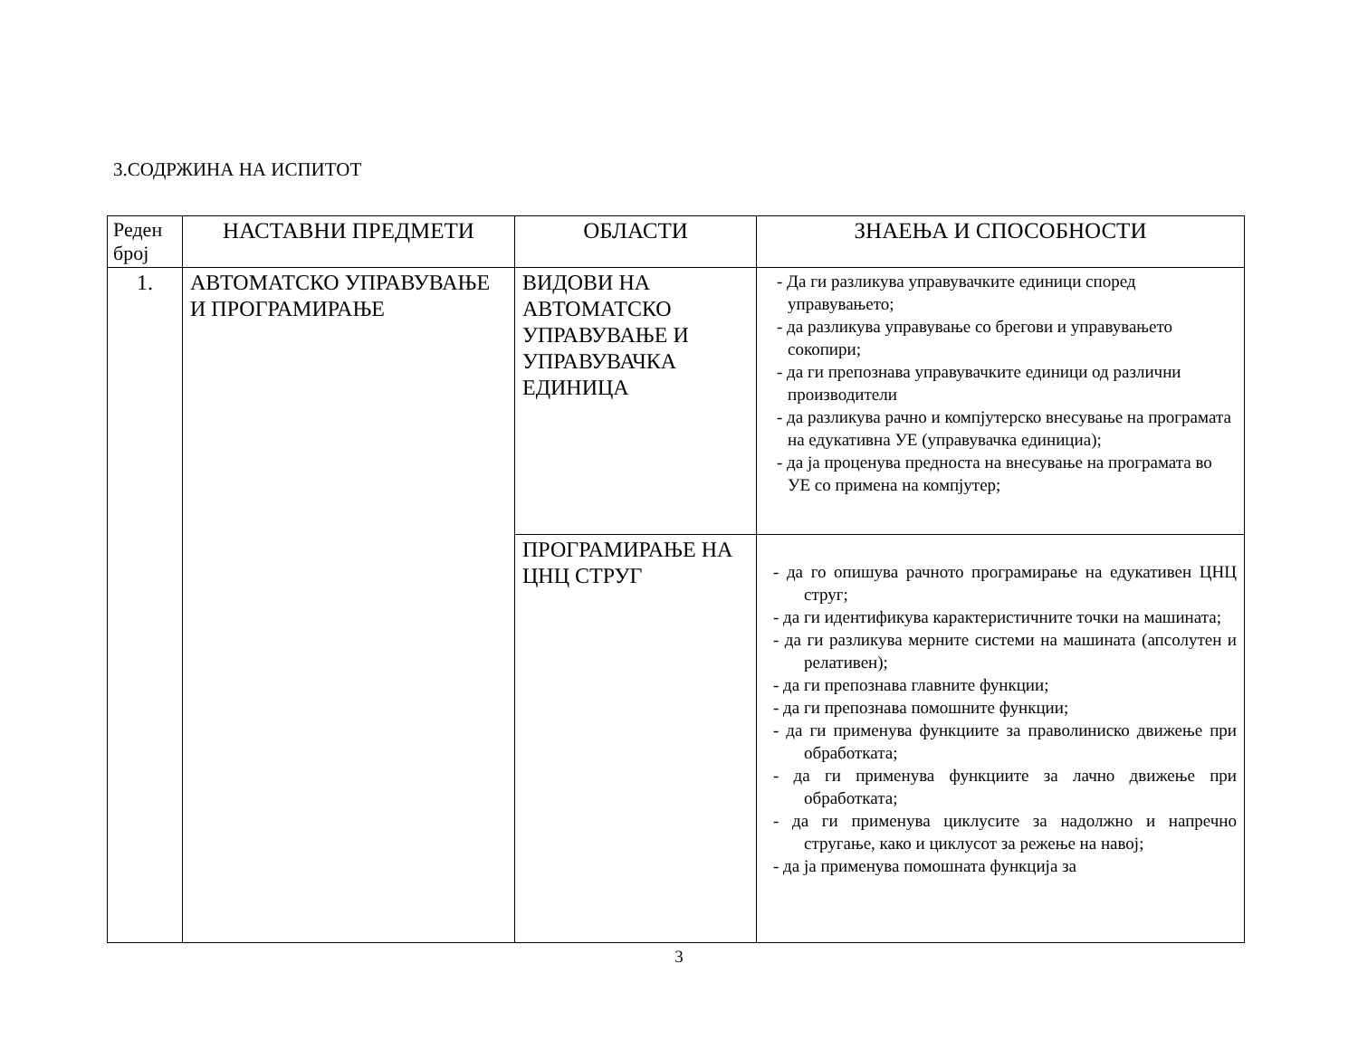3.СОДРЖИНА НА ИСПИТОТ
| Реден број | НАСТАВНИ ПРЕДМЕТИ | ОБЛАСТИ | ЗНАЕЊА И СПОСОБНОСТИ |
| --- | --- | --- | --- |
| 1. | АВТОМАТСКО УПРАВУВАЊЕ И ПРОГРАМИРАЊЕ | ВИДОВИ НА АВТОМАТСКО УПРАВУВАЊЕ И УПРАВУВАЧКА ЕДИНИЦА | - Да ги разликува управувачките единици според управувањето; - да разликува управување со брегови и управувањето сокопири; - да ги препознава управувачките единици од различни производители - да разликува рачно и компјутерско внесување на програмата на едукативна УЕ (управувачка единициа); - да ја проценува предноста на внесување на програмата во УЕ со примена на компјутер; |
| | | ПРОГРАМИРАЊЕ НА ЦНЦ СТРУГ | - да го опишува рачното програмирање на едукативен ЦНЦ струг; - да ги идентификува карактеристичните точки на машината; - да ги разликува мерните системи на машината (апсолутен и релативен); - да ги препознава главните функции; - да ги препознава помошните функции; - да ги применува функциите за праволиниско движење при обработката; - да ги применува функциите за лачно движење при обработката; - да ги применува циклусите за надолжно и напречно стругање, како и циклусот за режење на навој; - да ја применува помошната функција за |
3